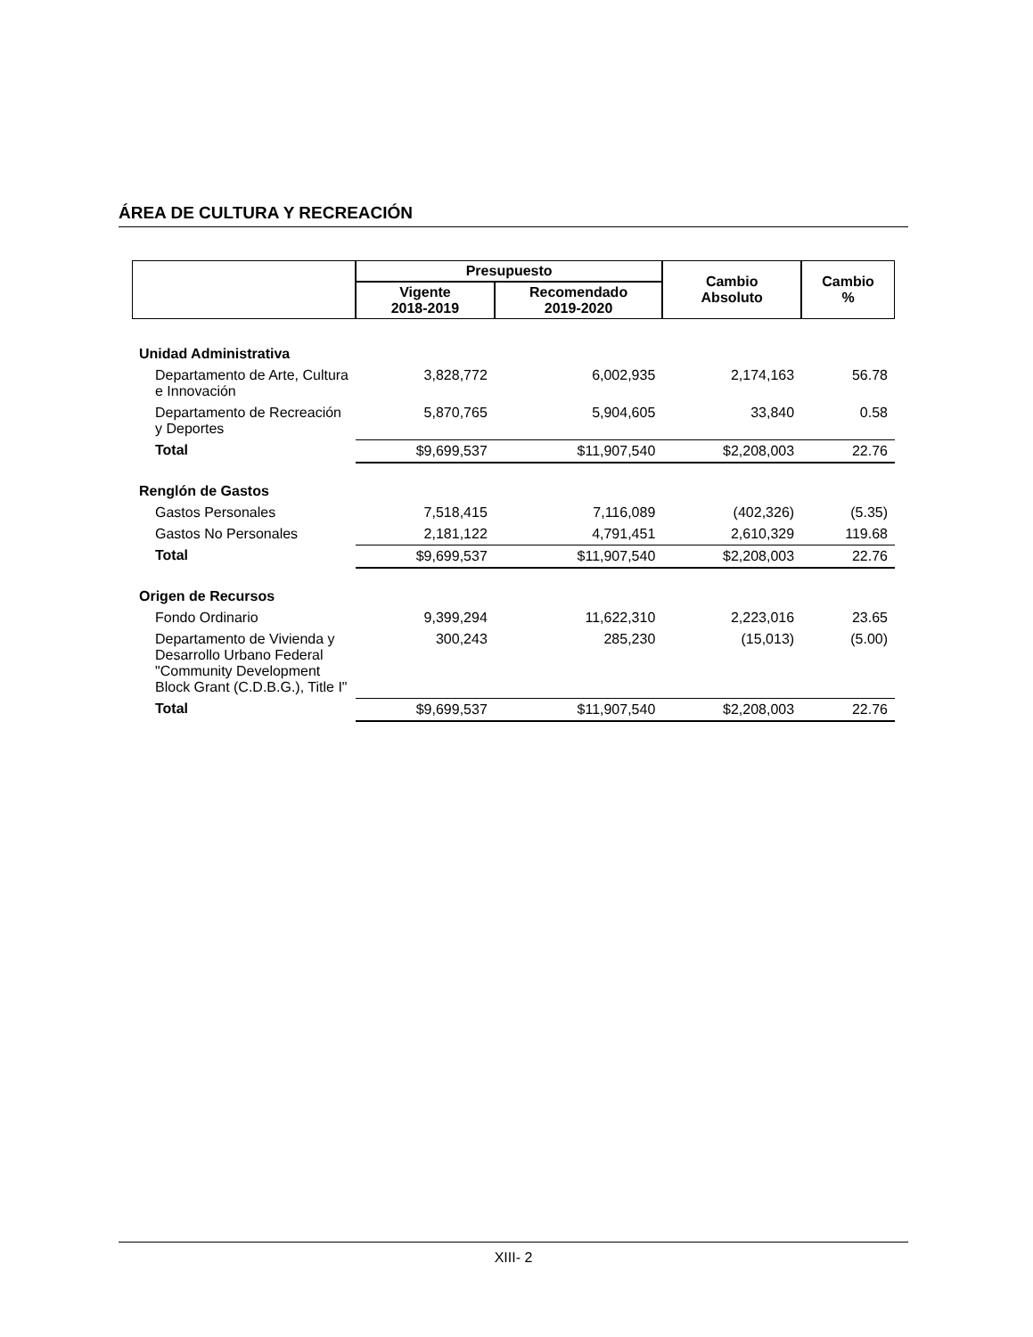ÁREA DE CULTURA Y RECREACIÓN
| | Presupuesto | | Cambio Absoluto | Cambio % |
| --- | --- | --- | --- | --- |
| | Vigente 2018-2019 | Recomendado 2019-2020 | | |
| Unidad Administrativa | | | | |
| Departamento de Arte, Cultura e Innovación | 3,828,772 | 6,002,935 | 2,174,163 | 56.78 |
| Departamento de Recreación y Deportes | 5,870,765 | 5,904,605 | 33,840 | 0.58 |
| Total | $9,699,537 | $11,907,540 | $2,208,003 | 22.76 |
| Renglón de Gastos | | | | |
| Gastos Personales | 7,518,415 | 7,116,089 | (402,326) | (5.35) |
| Gastos No Personales | 2,181,122 | 4,791,451 | 2,610,329 | 119.68 |
| Total | $9,699,537 | $11,907,540 | $2,208,003 | 22.76 |
| Origen de Recursos | | | | |
| Fondo Ordinario | 9,399,294 | 11,622,310 | 2,223,016 | 23.65 |
| Departamento de Vivienda y Desarrollo Urbano Federal "Community Development Block Grant (C.D.B.G.), Title I" | 300,243 | 285,230 | (15,013) | (5.00) |
| Total | $9,699,537 | $11,907,540 | $2,208,003 | 22.76 |
XIII- 2